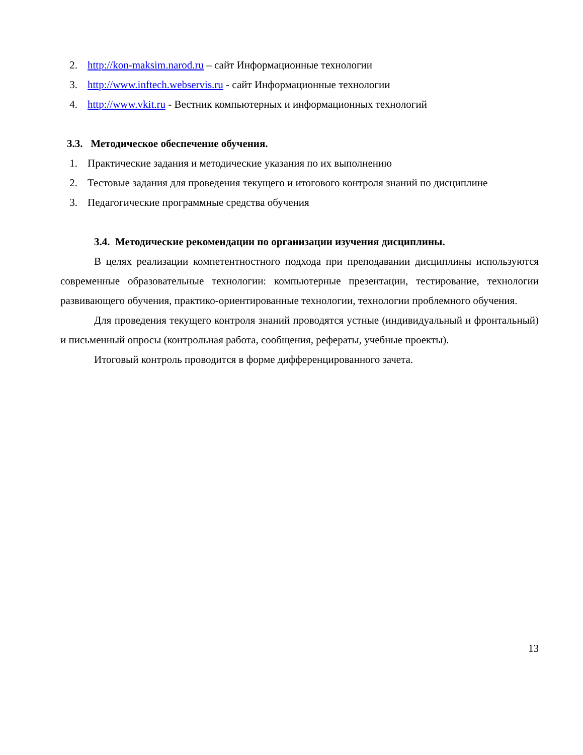2. http://kon-maksim.narod.ru – сайт Информационные технологии
3. http://www.inftech.webservis.ru - сайт Информационные технологии
4. http://www.vkit.ru - Вестник компьютерных и информационных технологий
3.3. Методическое обеспечение обучения.
1. Практические задания и методические указания по их выполнению
2. Тестовые задания для проведения текущего и итогового контроля знаний по дисциплине
3. Педагогические программные средства обучения
3.4. Методические рекомендации по организации изучения дисциплины.
В целях реализации компетентностного подхода при преподавании дисциплины используются современные образовательные технологии: компьютерные презентации, тестирование, технологии развивающего обучения, практико-ориентированные технологии, технологии проблемного обучения.
Для проведения текущего контроля знаний проводятся устные (индивидуальный и фронтальный) и письменный опросы (контрольная работа, сообщения, рефераты, учебные проекты).
Итоговый контроль проводится в форме дифференцированного зачета.
13